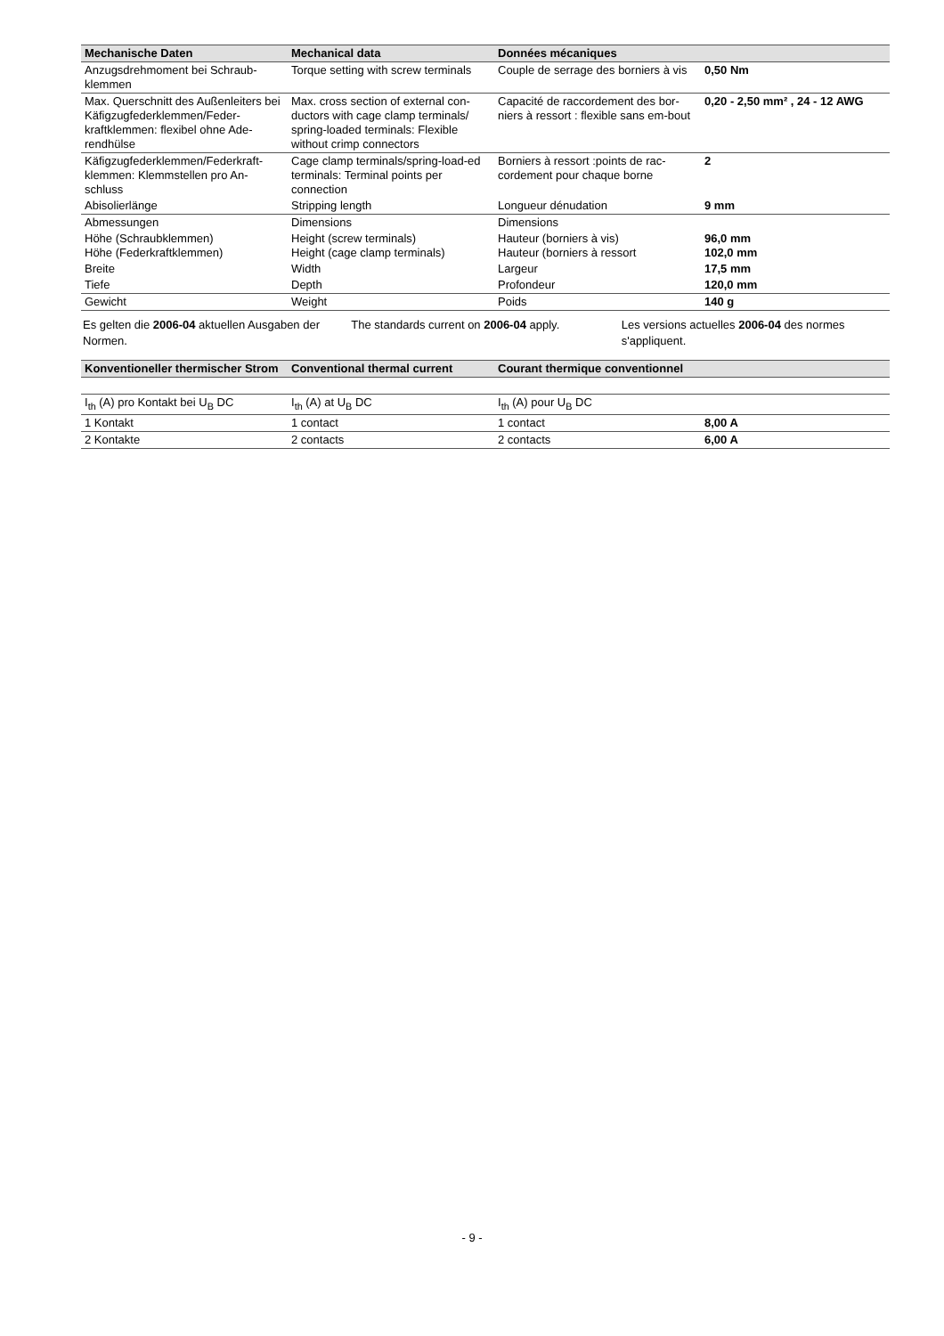| Mechanische Daten | Mechanical data | Données mécaniques | |
| --- | --- | --- | --- |
| Anzugsdrehmoment bei Schraub-klemmen | Torque setting with screw terminals | Couple de serrage des borniers à vis | 0,50 Nm |
| Max. Querschnitt des Außenleiters bei Käfigzugfederklemmen/Feder-kraftklemmen: flexibel ohne Ade-rendhülse | Max. cross section of external con-ductors with cage clamp terminals/ spring-loaded terminals: Flexible without crimp connectors | Capacité de raccordement des bor-niers à ressort : flexible sans em-bout | 0,20 - 2,50 mm² , 24 - 12 AWG |
| Käfigzugfederklemmen/Federkraft-klemmen: Klemmstellen pro An-schluss | Cage clamp terminals/spring-load-ed terminals: Terminal points per connection | Borniers à ressort :points de rac-cordement pour chaque borne | 2 |
| Abisolierlänge | Stripping length | Longueur dénudation | 9 mm |
| Abmessungen | Dimensions | Dimensions | |
| Höhe (Schraubklemmen) Höhe (Federkraftklemmen) | Height (screw terminals) Height (cage clamp terminals) | Hauteur (borniers à vis) Hauteur (borniers à ressort | 96,0 mm 102,0 mm |
| Breite | Width | Largeur | 17,5 mm |
| Tiefe | Depth | Profondeur | 120,0 mm |
| Gewicht | Weight | Poids | 140 g |
Es gelten die 2006-04 aktuellen Ausgaben der Normen.
The standards current on 2006-04 apply.
Les versions actuelles 2006-04 des normes s'appliquent.
| Konventioneller thermischer Strom | Conventional thermal current | Courant thermique conventionnel | |
| --- | --- | --- | --- |
| I<sub>th</sub> (A) pro Kontakt bei U<sub>B</sub> DC | I<sub>th</sub> (A) at U<sub>B</sub> DC | I<sub>th</sub> (A) pour U<sub>B</sub> DC | |
| 1 Kontakt | 1 contact | 1 contact | 8,00 A |
| 2 Kontakte | 2 contacts | 2 contacts | 6,00 A |
- 9 -